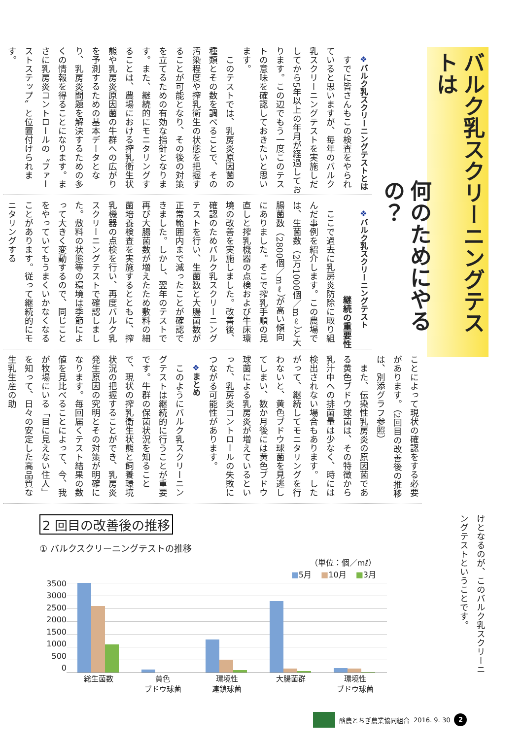バルク乳スクリーニングテストは
何のためにやるの？
❖バルク乳スクリーニングテストとは
すでに皆さんもこの検査をやられていると思いますが、毎年のバルク乳スクリーニングテストを実施しだしてから5年以上の年月が経過しております。この辺でもう一度このテストの意味を確認しておきたいと思います。
このテストでは、乳房炎原因菌の種類とその数を調べることで、その汚染程度や搾乳衛生の状態を把握することが可能となり、その後の対策を立てるための有効な指針となります。また、継続的にモニタリングすることは、農場における搾乳衛生状態や乳房炎原因菌の牛群への広がりを予測するための基本データとなり、乳房炎問題を解決するための多くの情報を得ることになります。まさに乳房炎コントロールの〝ファーストステップ〟と位置付けられます。
❖バルク乳スクリーニングテスト
継続の重要性
ここで過去に乳房炎防除に取り組んだ事例を紹介します。この農場では、生菌数（2万1000個／mℓ）と大腸菌数（2800個／mℓ）が高い傾向にありました。そこで搾乳手順の見直しと搾乳機器の点検および牛床環境の改善を実施しました。改善後、確認のためバルク乳スクリーニングテストを行い、生菌数と大腸菌数が正常範囲内まで減ったことが確認できました。しかし、翌年のテストで再び大腸菌数が増えたため敷料の細菌培養検査を実施するとともに、搾乳機器の点検を行い、再度バルク乳スクリーニングテストで確認しました。敷料の状態等の環境は季節によって大きく変動するので、同じことをやっていてもうまくいかなくなることがあります。従って継続的にモニタリングする
ことによって現状の確認をする必要があります。（2回目の改善後の推移は、別添グラフ参照）
また、伝染性乳房炎の原因菌である黄色ブドウ球菌は、その特徴から乳汁中への排菌量は少なく、時には検出されない場合もあります。したがって、継続してモニタリングを行わないと、黄色ブドウ球菌を見逃してしまい、数か月後には黄色ブドウ球菌による乳房炎が増えているといった、乳房炎コントロールの失敗につながる可能性があります。
❖まとめ
このようにバルク乳スクリーニングテストは継続的に行うことが重要です。牛群の保菌状況を知ることで、現状の搾乳衛生状態と飼養環境状況の把握することができ、乳房炎発生原因の究明とその対策が明確になります。毎回届くテスト結果の数値を見比べることによって、今、我が牧場にいる「目に見えない住人」を知って、日々の安定した高品質な生乳生産の助
けとなるのが、このバルク乳スクリーニングテストということです。
2 回目の改善後の推移
① バルクスクリーニングテストの推移
（単位：個／mℓ）
■5月 ■10月 ■3月
3500
3000
2500
2000
1500
1000
500
0
総生菌数 黄色
ブドウ球菌
環境性
連鎖球菌
大腸菌群 環境性
ブドウ球菌
酪農とちぎ農業協同組合 2016. 9. 30 2